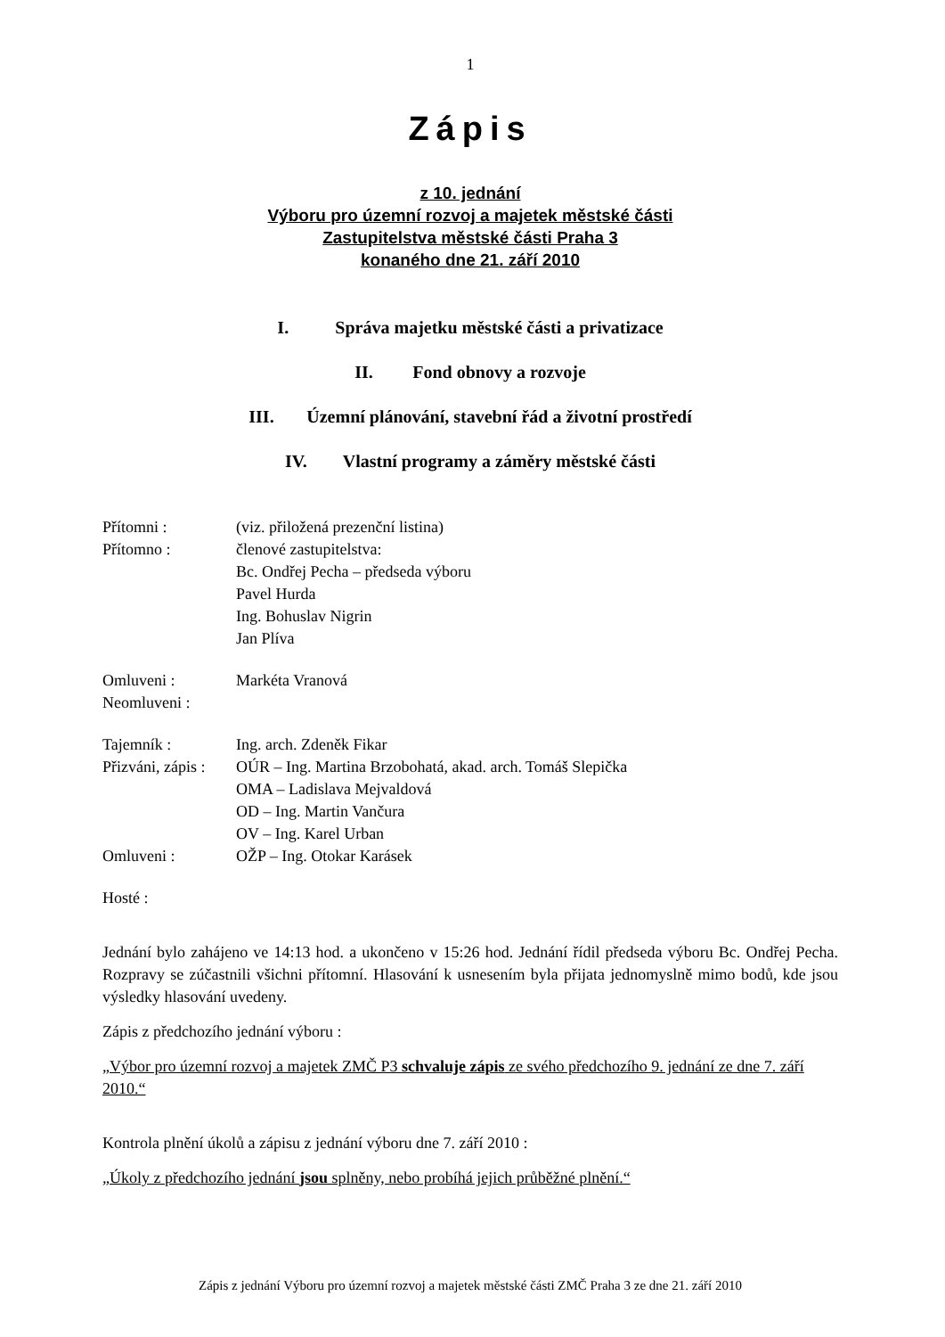1
Zápis
z 10. jednání
Výboru pro územní rozvoj a majetek městské části
Zastupitelstva městské části Praha 3
konaného dne 21. září 2010
I. Správa majetku městské části a privatizace
II. Fond obnovy a rozvoje
III. Územní plánování, stavební řád a životní prostředí
IV. Vlastní programy a záměry městské části
Přítomni : (viz. přiložená prezenční listina)
Přítomno : členové zastupitelstva:
Bc. Ondřej Pecha – předseda výboru
Pavel Hurda
Ing. Bohuslav Nigrin
Jan Plíva
Omluveni : Markéta Vranová
Neomluveni :
Tajemník : Ing. arch. Zdeněk Fikar
Přizváni, zápis :
OÚR – Ing. Martina Brzobohatá, akad. arch. Tomáš Slepička
OMA – Ladislava Mejvaldová
OD – Ing. Martin Vančura
OV – Ing. Karel Urban
Omluveni : OŽP – Ing. Otokar Karásek
Hosté :
Jednání bylo zahájeno ve 14:13 hod. a ukončeno v 15:26 hod. Jednání řídil předseda výboru Bc. Ondřej Pecha. Rozpravy se zúčastnili všichni přítomní. Hlasování k usnesením byla přijata jednomyslně mimo bodů, kde jsou výsledky hlasování uvedeny.
Zápis z předchozího jednání výboru :
„Výbor pro územní rozvoj a majetek ZMČ P3 schvaluje zápis ze svého předchozího 9. jednání ze dne 7. září 2010.“
Kontrola plnění úkolů a zápisu z jednání výboru dne 7. září 2010 :
„Úkoly z předchozího jednání jsou splněny, nebo probíhá jejich průběžné plnění.“
Zápis z jednání Výboru pro územní rozvoj a majetek městské části ZMČ Praha 3 ze dne 21. září 2010